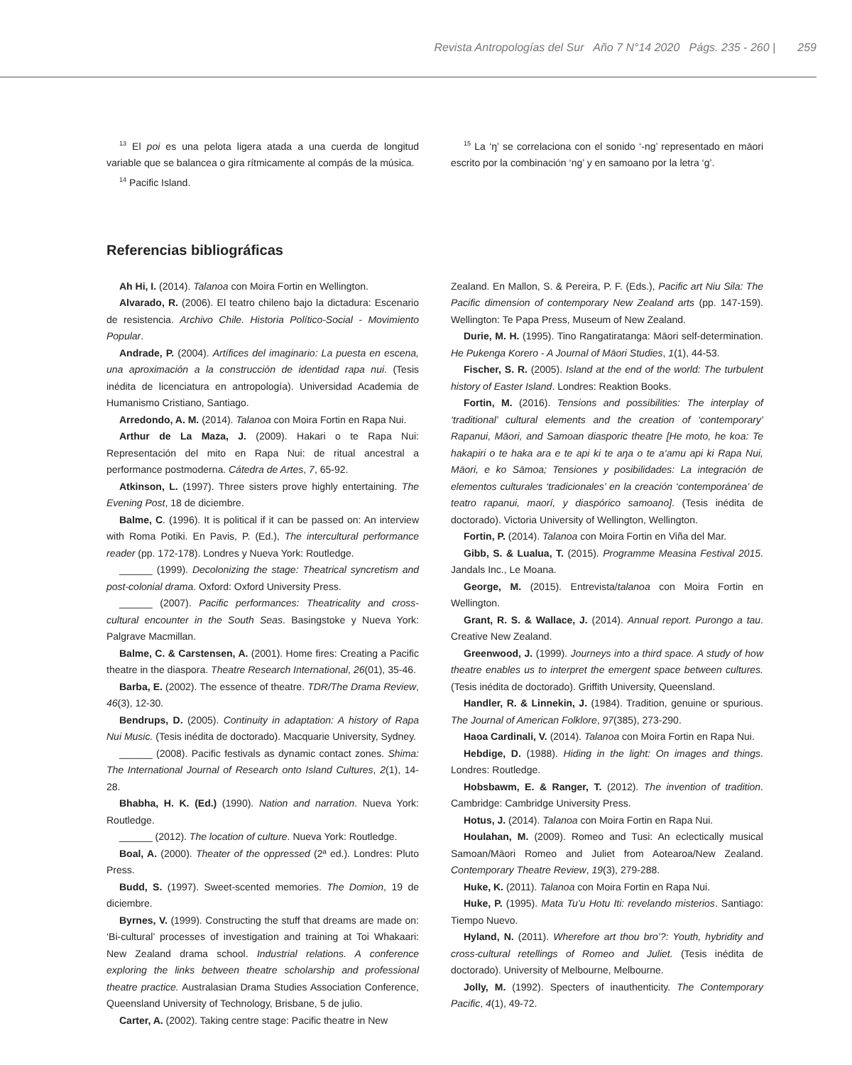Revista Antropologías del Sur Año 7 N°14 2020 Págs. 235 - 260 | 259
<sup>13</sup> El poi es una pelota ligera atada a una cuerda de longitud variable que se balancea o gira rítmicamente al compás de la música.
<sup>14</sup> Pacific Island.
<sup>15</sup> La ‘ŋ’ se correlaciona con el sonido ‘-ng’ representado en māori escrito por la combinación ‘ng’ y en samoano por la letra ‘g’.
Referencias bibliográficas
Ah Hi, I. (2014). Talanoa con Moira Fortin en Wellington.
Alvarado, R. (2006). El teatro chileno bajo la dictadura: Escenario de resistencia. Archivo Chile. Historia Político-Social - Movimiento Popular.
Andrade, P. (2004). Artífices del imaginario: La puesta en escena, una aproximación a la construcción de identidad rapa nui. (Tesis inédita de licenciatura en antropología). Universidad Academia de Humanismo Cristiano, Santiago.
Arredondo, A. M. (2014). Talanoa con Moira Fortin en Rapa Nui.
Arthur de La Maza, J. (2009). Hakari o te Rapa Nui: Representación del mito en Rapa Nui: de ritual ancestral a performance postmoderna. Cátedra de Artes, 7, 65-92.
Atkinson, L. (1997). Three sisters prove highly entertaining. The Evening Post, 18 de diciembre.
Balme, C. (1996). It is political if it can be passed on: An interview with Roma Potiki. En Pavis, P. (Ed.), The intercultural performance reader (pp. 172-178). Londres y Nueva York: Routledge.
______ (1999). Decolonizing the stage: Theatrical syncretism and post-colonial drama. Oxford: Oxford University Press.
______ (2007). Pacific performances: Theatricality and cross-cultural encounter in the South Seas. Basingstoke y Nueva York: Palgrave Macmillan.
Balme, C. & Carstensen, A. (2001). Home fires: Creating a Pacific theatre in the diaspora. Theatre Research International, 26(01), 35-46.
Barba, E. (2002). The essence of theatre. TDR/The Drama Review, 46(3), 12-30.
Bendrups, D. (2005). Continuity in adaptation: A history of Rapa Nui Music. (Tesis inédita de doctorado). Macquarie University, Sydney.
______ (2008). Pacific festivals as dynamic contact zones. Shima: The International Journal of Research onto Island Cultures, 2(1), 14-28.
Bhabha, H. K. (Ed.) (1990). Nation and narration. Nueva York: Routledge.
______ (2012). The location of culture. Nueva York: Routledge.
Boal, A. (2000). Theater of the oppressed (2ª ed.). Londres: Pluto Press.
Budd, S. (1997). Sweet-scented memories. The Domion, 19 de diciembre.
Byrnes, V. (1999). Constructing the stuff that dreams are made on: ‘Bi-cultural’ processes of investigation and training at Toi Whakaari: New Zealand drama school. Industrial relations. A conference exploring the links between theatre scholarship and professional theatre practice. Australasian Drama Studies Association Conference, Queensland University of Technology, Brisbane, 5 de julio.
Carter, A. (2002). Taking centre stage: Pacific theatre in New
Zealand. En Mallon, S. & Pereira, P. F. (Eds.), Pacific art Niu Sila: The Pacific dimension of contemporary New Zealand arts (pp. 147-159). Wellington: Te Papa Press, Museum of New Zealand.
Durie, M. H. (1995). Tino Rangatiratanga: Māori self-determination. He Pukenga Korero - A Journal of Māori Studies, 1(1), 44-53.
Fischer, S. R. (2005). Island at the end of the world: The turbulent history of Easter Island. Londres: Reaktion Books.
Fortin, M. (2016). Tensions and possibilities: The interplay of ‘traditional’ cultural elements and the creation of ‘contemporary’ Rapanui, Māori, and Samoan diasporic theatre [He moto, he koa: Te hakapiri o te haka ara e te api ki te aŋa o te a‘amu api ki Rapa Nui, Māori, e ko Sāmoa; Tensiones y posibilidades: La integración de elementos culturales ‘tradicionales’ en la creación ‘contemporánea’ de teatro rapanui, maorí, y diaspórico samoano]. (Tesis inédita de doctorado). Victoria University of Wellington, Wellington.
Fortin, P. (2014). Talanoa con Moira Fortin en Viña del Mar.
Gibb, S. & Lualua, T. (2015). Programme Measina Festival 2015. Jandals Inc., Le Moana.
George, M. (2015). Entrevista/talanoa con Moira Fortin en Wellington.
Grant, R. S. & Wallace, J. (2014). Annual report. Purongo a tau. Creative New Zealand.
Greenwood, J. (1999). Journeys into a third space. A study of how theatre enables us to interpret the emergent space between cultures. (Tesis inédita de doctorado). Griffith University, Queensland.
Handler, R. & Linnekin, J. (1984). Tradition, genuine or spurious. The Journal of American Folklore, 97(385), 273-290.
Haoa Cardinali, V. (2014). Talanoa con Moira Fortin en Rapa Nui.
Hebdige, D. (1988). Hiding in the light: On images and things. Londres: Routledge.
Hobsbawm, E. & Ranger, T. (2012). The invention of tradition. Cambridge: Cambridge University Press.
Hotus, J. (2014). Talanoa con Moira Fortin en Rapa Nui.
Houlahan, M. (2009). Romeo and Tusi: An eclectically musical Samoan/Māori Romeo and Juliet from Aotearoa/New Zealand. Contemporary Theatre Review, 19(3), 279-288.
Huke, K. (2011). Talanoa con Moira Fortin en Rapa Nui.
Huke, P. (1995). Mata Tu’u Hotu Iti: revelando misterios. Santiago: Tiempo Nuevo.
Hyland, N. (2011). Wherefore art thou bro’?: Youth, hybridity and cross-cultural retellings of Romeo and Juliet. (Tesis inédita de doctorado). University of Melbourne, Melbourne.
Jolly, M. (1992). Specters of inauthenticity. The Contemporary Pacific, 4(1), 49-72.